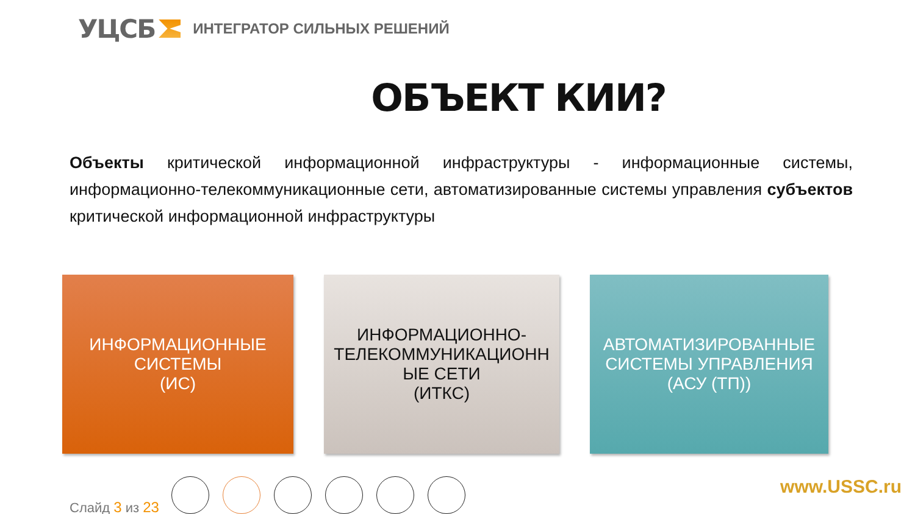УЦСБ ИНТЕГРАТОР СИЛЬНЫХ РЕШЕНИЙ
ОБЪЕКТ КИИ?
Объекты критической информационной инфраструктуры - информационные системы, информационно-телекоммуникационные сети, автоматизированные системы управления субъектов критической информационной инфраструктуры
ИНФОРМАЦИОННЫЕ
СИСТЕМЫ
(ИС)
ИНФОРМАЦИОННО-
ТЕЛЕКОММУНИКАЦИОНН
ЫЕ СЕТИ
(ИТКС)
АВТОМАТИЗИРОВАННЫЕ
СИСТЕМЫ УПРАВЛЕНИЯ
(АСУ (ТП))
Слайд 3 из 23
www.USSC.ru